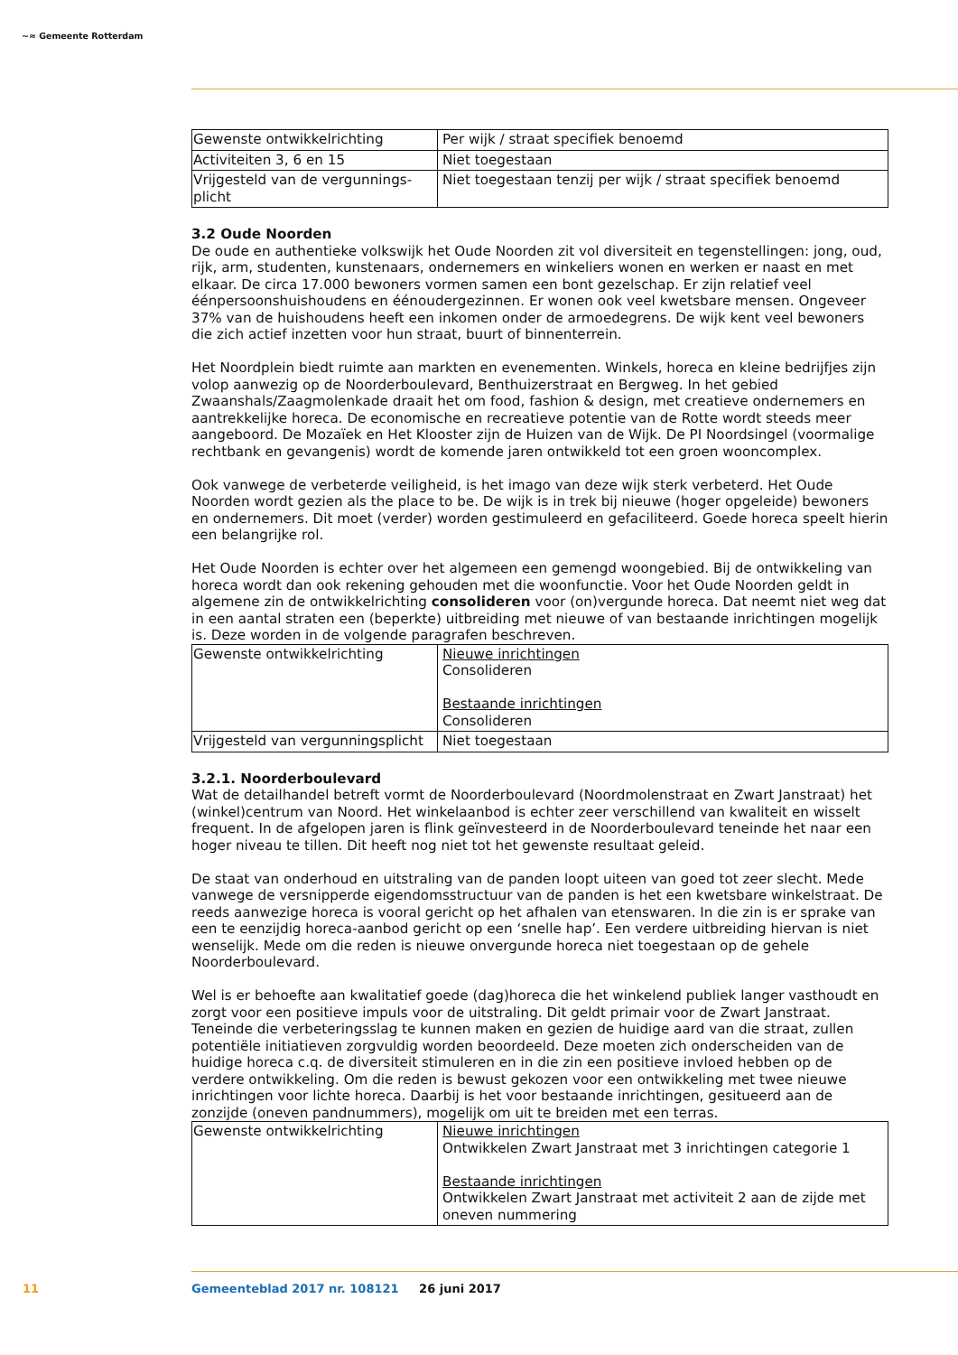~≈ Gemeente Rotterdam
| Gewenste ontwikkelrichting | Per wijk / straat specifiek benoemd |
| Activiteiten 3, 6 en 15 | Niet toegestaan |
| Vrijgesteld van de vergunnings-plicht | Niet toegestaan tenzij per wijk / straat specifiek benoemd |
3.2 Oude Noorden
De oude en authentieke volkswijk het Oude Noorden zit vol diversiteit en tegenstellingen: jong, oud, rijk, arm, studenten, kunstenaars, ondernemers en winkeliers wonen en werken er naast en met elkaar. De circa 17.000 bewoners vormen samen een bont gezelschap. Er zijn relatief veel éénpersoonshuishoudens en éénoudergezinnen. Er wonen ook veel kwetsbare mensen. Ongeveer 37% van de huishoudens heeft een inkomen onder de armoedegrens. De wijk kent veel bewoners die zich actief inzetten voor hun straat, buurt of binnenterrein.
Het Noordplein biedt ruimte aan markten en evenementen. Winkels, horeca en kleine bedrijfjes zijn volop aanwezig op de Noorderboulevard, Benthuizerstraat en Bergweg. In het gebied Zwaanshals/Zaagmolenkade draait het om food, fashion & design, met creatieve ondernemers en aantrekkelijke horeca. De economische en recreatieve potentie van de Rotte wordt steeds meer aangeboord. De Mozaïek en Het Klooster zijn de Huizen van de Wijk. De PI Noordsingel (voormalige rechtbank en gevangenis) wordt de komende jaren ontwikkeld tot een groen wooncomplex.
Ook vanwege de verbeterde veiligheid, is het imago van deze wijk sterk verbeterd. Het Oude Noorden wordt gezien als the place to be. De wijk is in trek bij nieuwe (hoger opgeleide) bewoners en ondernemers. Dit moet (verder) worden gestimuleerd en gefaciliteerd. Goede horeca speelt hierin een belangrijke rol.
Het Oude Noorden is echter over het algemeen een gemengd woongebied. Bij de ontwikkeling van horeca wordt dan ook rekening gehouden met die woonfunctie. Voor het Oude Noorden geldt in algemene zin de ontwikkelrichting consolideren voor (on)vergunde horeca. Dat neemt niet weg dat in een aantal straten een (beperkte) uitbreiding met nieuwe of van bestaande inrichtingen mogelijk is. Deze worden in de volgende paragrafen beschreven.
| Gewenste ontwikkelrichting | Nieuwe inrichtingen Consolideren Bestaande inrichtingen Consolideren |
| Vrijgesteld van vergunningsplicht | Niet toegestaan |
3.2.1. Noorderboulevard
Wat de detailhandel betreft vormt de Noorderboulevard (Noordmolenstraat en Zwart Janstraat) het (winkel)centrum van Noord. Het winkelaanbod is echter zeer verschillend van kwaliteit en wisselt frequent. In de afgelopen jaren is flink geïnvesteerd in de Noorderboulevard teneinde het naar een hoger niveau te tillen. Dit heeft nog niet tot het gewenste resultaat geleid.
De staat van onderhoud en uitstraling van de panden loopt uiteen van goed tot zeer slecht. Mede vanwege de versnipperde eigendomsstructuur van de panden is het een kwetsbare winkelstraat. De reeds aanwezige horeca is vooral gericht op het afhalen van etenswaren. In die zin is er sprake van een te eenzijdig horeca-aanbod gericht op een ‘snelle hap’. Een verdere uitbreiding hiervan is niet wenselijk. Mede om die reden is nieuwe onvergunde horeca niet toegestaan op de gehele Noorderboulevard.
Wel is er behoefte aan kwalitatief goede (dag)horeca die het winkelend publiek langer vasthoudt en zorgt voor een positieve impuls voor de uitstraling. Dit geldt primair voor de Zwart Janstraat. Teneinde die verbeteringsslag te kunnen maken en gezien de huidige aard van die straat, zullen potentiële initiatieven zorgvuldig worden beoordeeld. Deze moeten zich onderscheiden van de huidige horeca c.q. de diversiteit stimuleren en in die zin een positieve invloed hebben op de verdere ontwikkeling. Om die reden is bewust gekozen voor een ontwikkeling met twee nieuwe inrichtingen voor lichte horeca. Daarbij is het voor bestaande inrichtingen, gesitueerd aan de zonzijde (oneven pandnummers), mogelijk om uit te breiden met een terras.
| Gewenste ontwikkelrichting | Nieuwe inrichtingen Ontwikkelen Zwart Janstraat met 3 inrichtingen categorie 1 Bestaande inrichtingen Ontwikkelen Zwart Janstraat met activiteit 2 aan de zijde met oneven nummering |
11
Gemeenteblad 2017 nr. 108121 26 juni 2017